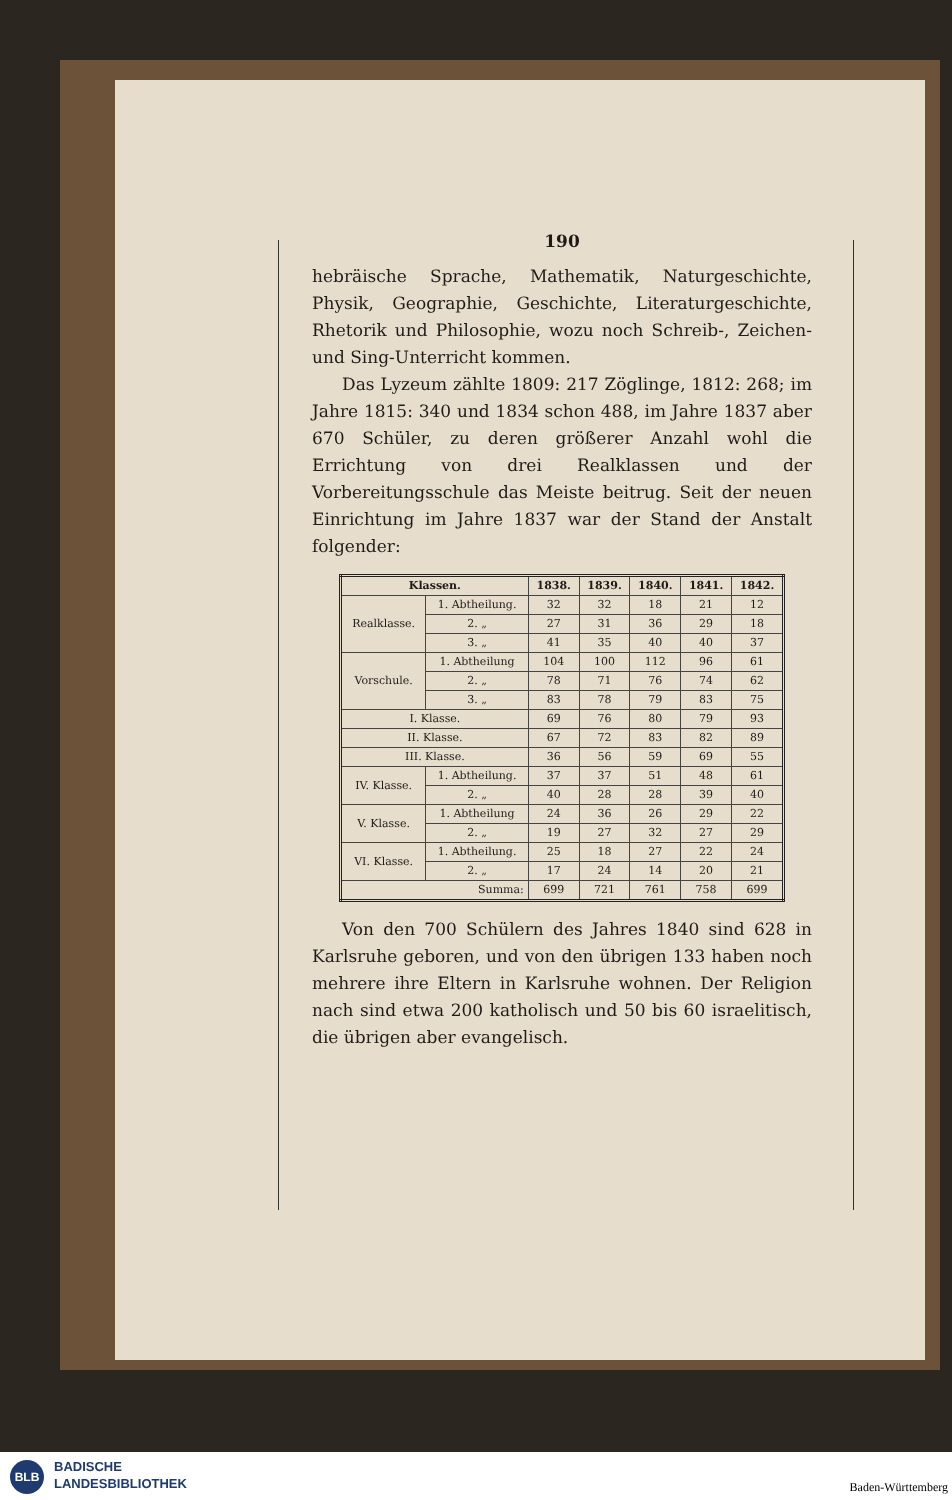190
hebräische Sprache, Mathematik, Naturgeschichte, Physik, Geographie, Geschichte, Literaturgeschichte, Rhetorik und Philosophie, wozu noch Schreib-, Zeichen- und Sing-Unterricht kommen.
Das Lyzeum zählte 1809: 217 Zöglinge, 1812: 268; im Jahre 1815: 340 und 1834 schon 488, im Jahre 1837 aber 670 Schüler, zu deren größerer Anzahl wohl die Errichtung von drei Realklassen und der Vorbereitungsschule das Meiste beitrug. Seit der neuen Einrichtung im Jahre 1837 war der Stand der Anstalt folgender:
| Klassen. | | 1838. | 1839. | 1840. | 1841. | 1842. |
| --- | --- | --- | --- | --- | --- | --- |
| Realklasse. | 1. Abtheilung. | 32 | 32 | 18 | 21 | 12 |
| | 2. „ | 27 | 31 | 36 | 29 | 18 |
| | 3. „ | 41 | 35 | 40 | 40 | 37 |
| Vorschule. | 1. Abtheilung | 104 | 100 | 112 | 96 | 61 |
| | 2. „ | 78 | 71 | 76 | 74 | 62 |
| | 3. „ | 83 | 78 | 79 | 83 | 75 |
| I. Klasse. | | 69 | 76 | 80 | 79 | 93 |
| II. Klasse. | | 67 | 72 | 83 | 82 | 89 |
| III. Klasse. | | 36 | 56 | 59 | 69 | 55 |
| IV. Klasse. | 1. Abtheilung. | 37 | 37 | 51 | 48 | 61 |
| | 2. „ | 40 | 28 | 28 | 39 | 40 |
| V. Klasse. | 1. Abtheilung | 24 | 36 | 26 | 29 | 22 |
| | 2. „ | 19 | 27 | 32 | 27 | 29 |
| VI. Klasse. | 1. Abtheilung. | 25 | 18 | 27 | 22 | 24 |
| | 2. „ | 17 | 24 | 14 | 20 | 21 |
| Summa: | | 699 | 721 | 761 | 758 | 699 |
Von den 700 Schülern des Jahres 1840 sind 628 in Karlsruhe geboren, und von den übrigen 133 haben noch mehrere ihre Eltern in Karlsruhe wohnen. Der Religion nach sind etwa 200 katholisch und 50 bis 60 israelitisch, die übrigen aber evangelisch.
BLB
BADISCHE
LANDESBIBLIOTHEK
Baden-Württemberg